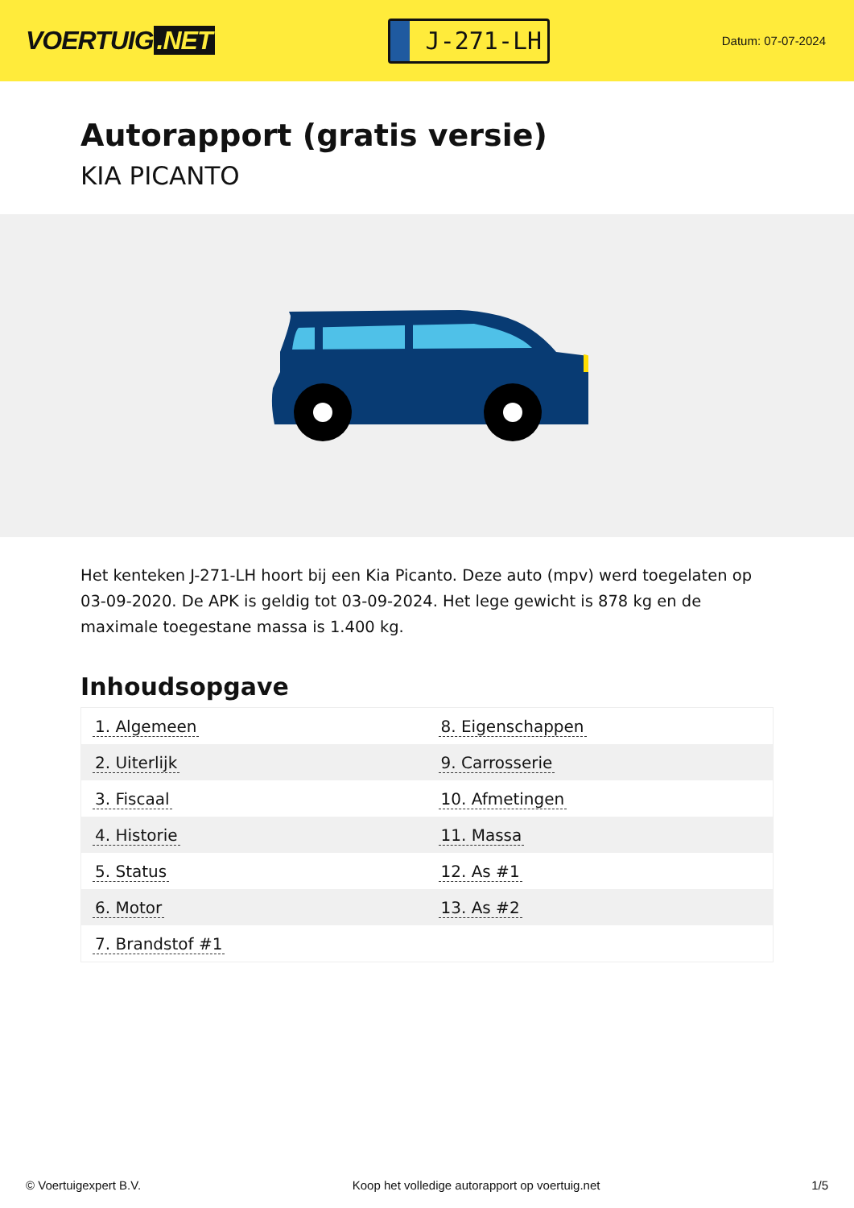VOERTUIG.NET
J-271-LH
Datum: 07-07-2024
Autorapport (gratis versie)
KIA PICANTO
Het kenteken J-271-LH hoort bij een Kia Picanto. Deze auto (mpv) werd toegelaten op 03-09-2020. De APK is geldig tot 03-09-2024. Het lege gewicht is 878 kg en de maximale toegestane massa is 1.400 kg.
Inhoudsopgave
| 1. Algemeen | 8. Eigenschappen |
| 2. Uiterlijk | 9. Carrosserie |
| 3. Fiscaal | 10. Afmetingen |
| 4. Historie | 11. Massa |
| 5. Status | 12. As #1 |
| 6. Motor | 13. As #2 |
| 7. Brandstof #1 | |
© Voertuigexpert B.V. Koop het volledige autorapport op voertuig.net 1/5